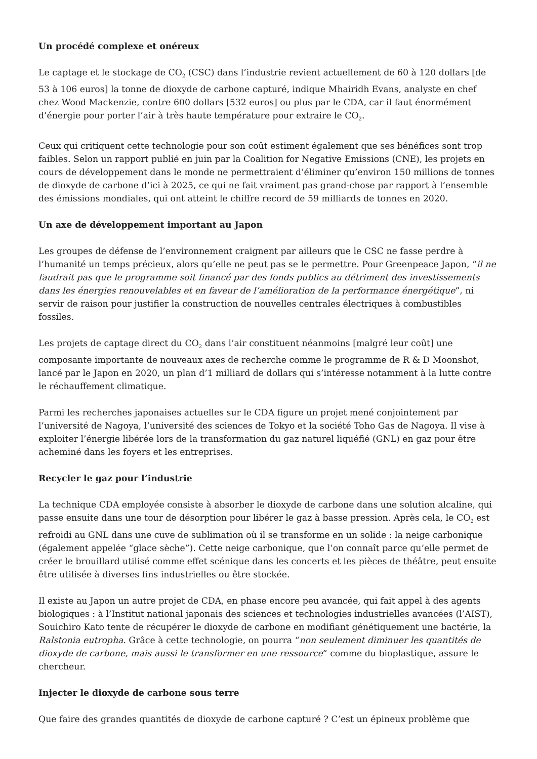Un procédé complexe et onéreux
Le captage et le stockage de CO<sub>2</sub> (CSC) dans l’industrie revient actuellement de 60 à 120 dollars [de 53 à 106 euros] la tonne de dioxyde de carbone capturé, indique Mhairidh Evans, analyste en chef chez Wood Mackenzie, contre 600 dollars [532 euros] ou plus par le CDA, car il faut énormément d’énergie pour porter l’air à très haute température pour extraire le CO<sub>2</sub>.
Ceux qui critiquent cette technologie pour son coût estiment également que ses bénéfices sont trop faibles. Selon un rapport publié en juin par la Coalition for Negative Emissions (CNE), les projets en cours de développement dans le monde ne permettraient d’éliminer qu’environ 150 millions de tonnes de dioxyde de carbone d’ici à 2025, ce qui ne fait vraiment pas grand-chose par rapport à l’ensemble des émissions mondiales, qui ont atteint le chiffre record de 59 milliards de tonnes en 2020.
Un axe de développement important au Japon
Les groupes de défense de l’environnement craignent par ailleurs que le CSC ne fasse perdre à l’humanité un temps précieux, alors qu’elle ne peut pas se le permettre. Pour Greenpeace Japon, “il ne faudrait pas que le programme soit financé par des fonds publics au détriment des investissements dans les énergies renouvelables et en faveur de l’amélioration de la performance énergétique”, ni servir de raison pour justifier la construction de nouvelles centrales électriques à combustibles fossiles.
Les projets de captage direct du CO<sub>2</sub> dans l’air constituent néanmoins [malgré leur coût] une composante importante de nouveaux axes de recherche comme le programme de R & D Moonshot, lancé par le Japon en 2020, un plan d’1 milliard de dollars qui s’intéresse notamment à la lutte contre le réchauffement climatique.
Parmi les recherches japonaises actuelles sur le CDA figure un projet mené conjointement par l’université de Nagoya, l’université des sciences de Tokyo et la société Toho Gas de Nagoya. Il vise à exploiter l’énergie libérée lors de la transformation du gaz naturel liquéfié (GNL) en gaz pour être acheminé dans les foyers et les entreprises.
Recycler le gaz pour l’industrie
La technique CDA employée consiste à absorber le dioxyde de carbone dans une solution alcaline, qui passe ensuite dans une tour de désorption pour libérer le gaz à basse pression. Après cela, le CO<sub>2</sub> est refroidi au GNL dans une cuve de sublimation où il se transforme en un solide : la neige carbonique (également appelée “glace sèche”). Cette neige carbonique, que l’on connaît parce qu’elle permet de créer le brouillard utilisé comme effet scénique dans les concerts et les pièces de théâtre, peut ensuite être utilisée à diverses fins industrielles ou être stockée.
Il existe au Japon un autre projet de CDA, en phase encore peu avancée, qui fait appel à des agents biologiques : à l’Institut national japonais des sciences et technologies industrielles avancées (l’AIST), Souichiro Kato tente de récupérer le dioxyde de carbone en modifiant génétiquement une bactérie, la Ralstonia eutropha. Grâce à cette technologie, on pourra “non seulement diminuer les quantités de dioxyde de carbone, mais aussi le transformer en une ressource” comme du bioplastique, assure le chercheur.
Injecter le dioxyde de carbone sous terre
Que faire des grandes quantités de dioxyde de carbone capturé ? C’est un épineux problème que